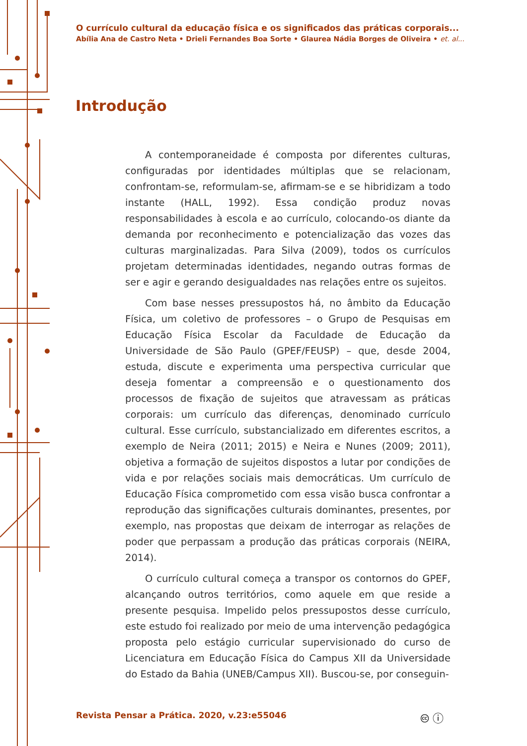O currículo cultural da educação física e os significados das práticas corporais...
Abília Ana de Castro Neta • Drieli Fernandes Boa Sorte • Glaurea Nádia Borges de Oliveira • et. al...
Introdução
A contemporaneidade é composta por diferentes culturas, configuradas por identidades múltiplas que se relacionam, confrontam-se, reformulam-se, afirmam-se e se hibridizam a todo instante (HALL, 1992). Essa condição produz novas responsabilidades à escola e ao currículo, colocando-os diante da demanda por reconhecimento e potencialização das vozes das culturas marginalizadas. Para Silva (2009), todos os currículos projetam determinadas identidades, negando outras formas de ser e agir e gerando desigualdades nas relações entre os sujeitos.
Com base nesses pressupostos há, no âmbito da Educação Física, um coletivo de professores – o Grupo de Pesquisas em Educação Física Escolar da Faculdade de Educação da Universidade de São Paulo (GPEF/FEUSP) – que, desde 2004, estuda, discute e experimenta uma perspectiva curricular que deseja fomentar a compreensão e o questionamento dos processos de fixação de sujeitos que atravessam as práticas corporais: um currículo das diferenças, denominado currículo cultural. Esse currículo, substancializado em diferentes escritos, a exemplo de Neira (2011; 2015) e Neira e Nunes (2009; 2011), objetiva a formação de sujeitos dispostos a lutar por condições de vida e por relações sociais mais democráticas. Um currículo de Educação Física comprometido com essa visão busca confrontar a reprodução das significações culturais dominantes, presentes, por exemplo, nas propostas que deixam de interrogar as relações de poder que perpassam a produção das práticas corporais (NEIRA, 2014).
O currículo cultural começa a transpor os contornos do GPEF, alcançando outros territórios, como aquele em que reside a presente pesquisa. Impelido pelos pressupostos desse currículo, este estudo foi realizado por meio de uma intervenção pedagógica proposta pelo estágio curricular supervisionado do curso de Licenciatura em Educação Física do Campus XII da Universidade do Estado da Bahia (UNEB/Campus XII). Buscou-se, por conseguin-
Revista Pensar a Prática. 2020, v.23:e55046
🅭 ⓘ